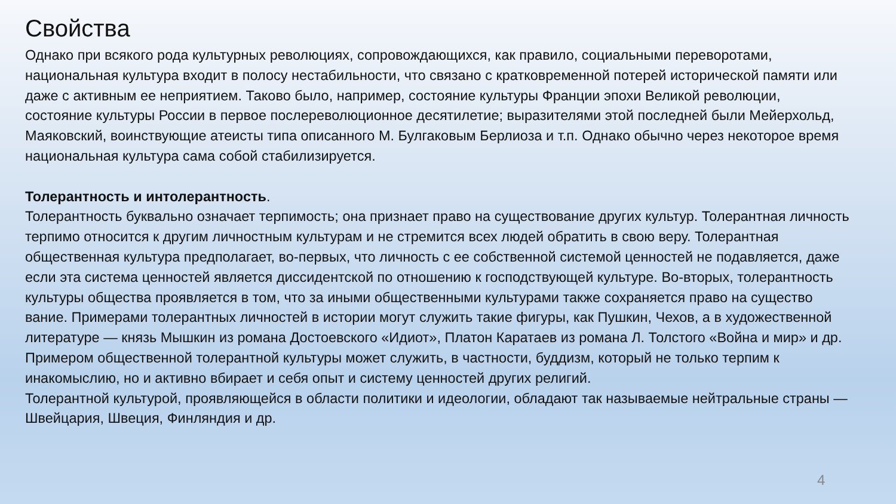Свойства
Однако при всякого рода культурных революциях, сопровождающихся, как правило, социальными переворотами, национальная культура входит в полосу нестабильности, что связано с кратковременной потерей исторической памяти или даже с активным ее неприятием. Таково было, например, состояние культуры Франции эпохи Великой революции, состояние культуры России в первое послереволюционное десятилетие; выразителями этой последней были Мейерхольд, Маяковский, воинствующие атеисты типа описанного М. Булгаковым Берлиоза и т.п. Однако обычно через некоторое время национальная культура сама собой стабилизируется.
Толерантность и интолерантность.
Толерантность буквально означает терпимость; она признает право на существование других культур. Толерантная личность терпимо относится к другим личностным культурам и не стремится всех людей обратить в свою веру. Толерантная общественная культура предполагает, во-первых, что личность с ее собственной системой ценностей не подавляется, даже если эта система ценностей является диссидентской по отношению к господствующей культуре. Во-вторых, толерантность культуры общества проявляется в том, что за иными общественными культурами также сохраняется право на существо вание. Примерами толерантных личностей в истории могут служить такие фигуры, как Пушкин, Чехов, а в художественной литературе — князь Мышкин из романа Достоевского «Идиот», Платон Каратаев из романа Л. Толстого «Война и мир» и др. Примером общественной толерантной культуры может служить, в частности, буддизм, который не только терпим к инакомыслию, но и активно вбирает и себя опыт и систему ценностей других религий.
Толерантной культурой, проявляющейся в области политики и идеологии, обладают так называемые нейтральные страны — Швейцария, Швеция, Финляндия и др.
4